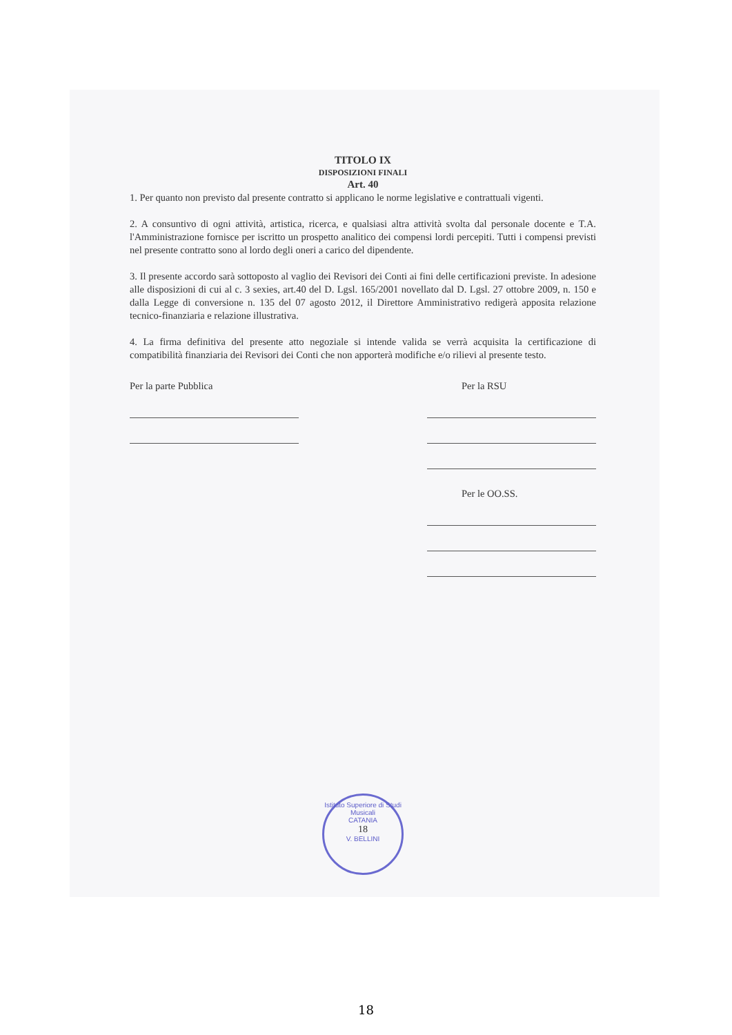TITOLO IX
DISPOSIZIONI FINALI
Art. 40
1. Per quanto non previsto dal presente contratto si applicano le norme legislative e contrattuali vigenti.
2. A consuntivo di ogni attività, artistica, ricerca, e qualsiasi altra attività svolta dal personale docente e T.A. l'Amministrazione fornisce per iscritto un prospetto analitico dei compensi lordi percepiti. Tutti i compensi previsti nel presente contratto sono al lordo degli oneri a carico del dipendente.
3. Il presente accordo sarà sottoposto al vaglio dei Revisori dei Conti ai fini delle certificazioni previste. In adesione alle disposizioni di cui al c. 3 sexies, art.40 del D. Lgsl. 165/2001 novellato dal D. Lgsl. 27 ottobre 2009, n. 150 e dalla Legge di conversione n. 135 del 07 agosto 2012, il Direttore Amministrativo redigerà apposita relazione tecnico-finanziaria e relazione illustrativa.
4. La firma definitiva del presente atto negoziale si intende valida se verrà acquisita la certificazione di compatibilità finanziaria dei Revisori dei Conti che non apporterà modifiche e/o rilievi al presente testo.
Per la parte Pubblica Per la RSU
Per le OO.SS.
Istituto Superiore di Studi Musicali
CATANIA
18
V. BELLINI
18